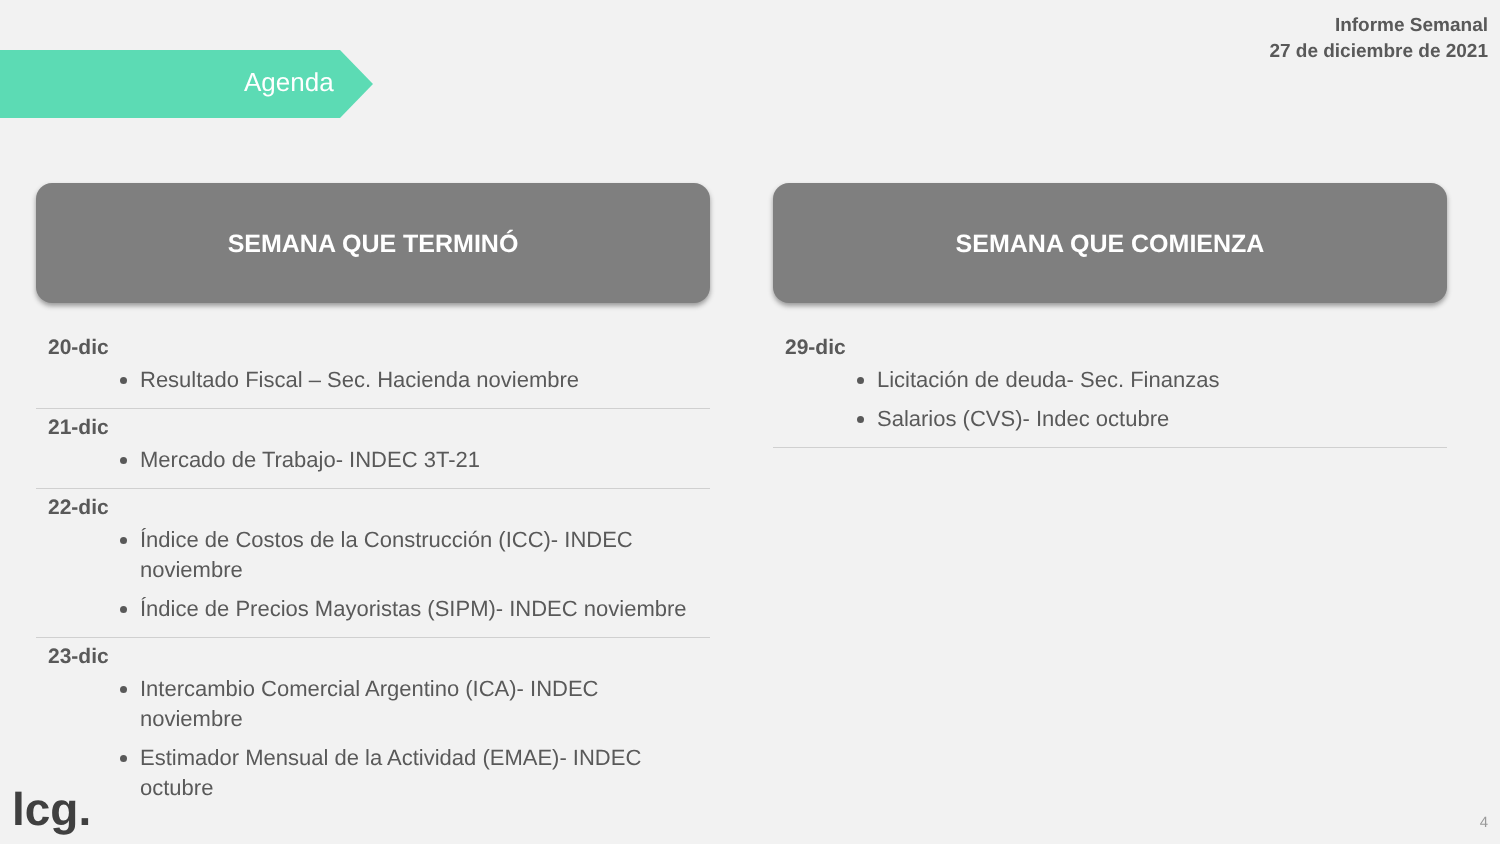Informe Semanal
27 de diciembre de 2021
Agenda
SEMANA QUE TERMINÓ
20-dic
Resultado Fiscal – Sec. Hacienda noviembre
21-dic
Mercado de Trabajo- INDEC 3T-21
22-dic
Índice de Costos de la Construcción (ICC)- INDEC noviembre
Índice de Precios Mayoristas (SIPM)- INDEC noviembre
23-dic
Intercambio Comercial Argentino (ICA)- INDEC noviembre
Estimador Mensual de la Actividad (EMAE)- INDEC octubre
SEMANA QUE COMIENZA
29-dic
Licitación de deuda- Sec. Finanzas
Salarios (CVS)- Indec octubre
lcg. 4